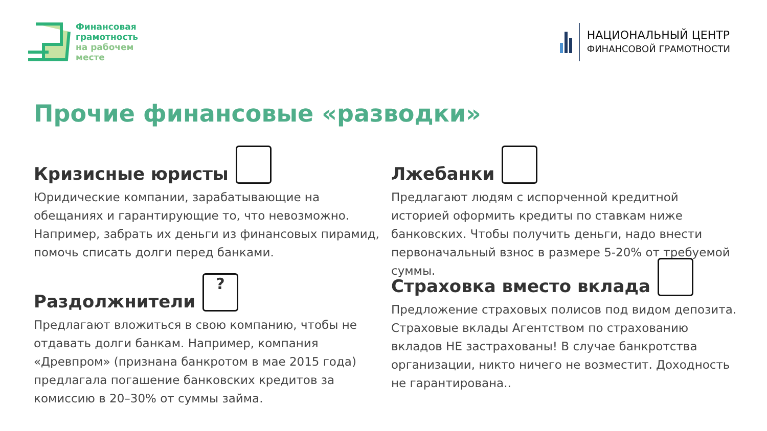Финансовая
грамотность
на рабочем
месте
НАЦИОНАЛЬНЫЙ ЦЕНТР
ФИНАНСОВОЙ ГРАМОТНОСТИ
Прочие финансовые «разводки»
Кризисные юристы
Юридические компании, зарабатывающие на обещаниях и гарантирующие то, что невозможно. Например, забрать их деньги из финансовых пирамид, помочь списать долги перед банками.
Лжебанки
Предлагают людям с испорченной кредитной историей оформить кредиты по ставкам ниже банковских. Чтобы получить деньги, надо внести первоначальный взнос в размере 5-20% от требуемой суммы.
Раздолжнители ?
Предлагают вложиться в свою компанию, чтобы не отдавать долги банкам. Например, компания «Древпром» (признана банкротом в мае 2015 года) предлагала погашение банковских кредитов за комиссию в 20–30% от суммы займа.
Страховка вместо вклада
Предложение страховых полисов под видом депозита. Страховые вклады Агентством по страхованию вкладов НЕ застрахованы! В случае банкротства организации, никто ничего не возместит. Доходность не гарантирована..